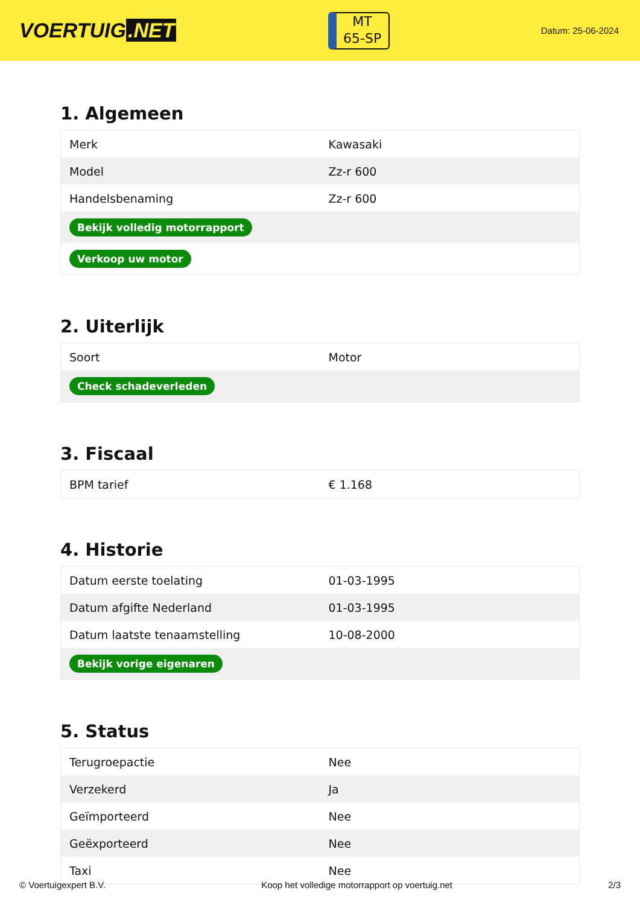VOERTUIG.NET
MT
65-SP
Datum: 25-06-2024
1. Algemeen
| Merk | Kawasaki |
| Model | Zz-r 600 |
| Handelsbenaming | Zz-r 600 |
| Bekijk volledig motorrapport | |
| Verkoop uw motor | |
2. Uiterlijk
| Soort | Motor |
| Check schadeverleden | |
3. Fiscaal
| BPM tarief | € 1.168 |
4. Historie
| Datum eerste toelating | 01-03-1995 |
| Datum afgifte Nederland | 01-03-1995 |
| Datum laatste tenaamstelling | 10-08-2000 |
| Bekijk vorige eigenaren | |
5. Status
| Terugroepactie | Nee |
| Verzekerd | Ja |
| Geïmporteerd | Nee |
| Geëxporteerd | Nee |
| Taxi | Nee |
© Voertuigexpert B.V. Koop het volledige motorrapport op voertuig.net 2/3